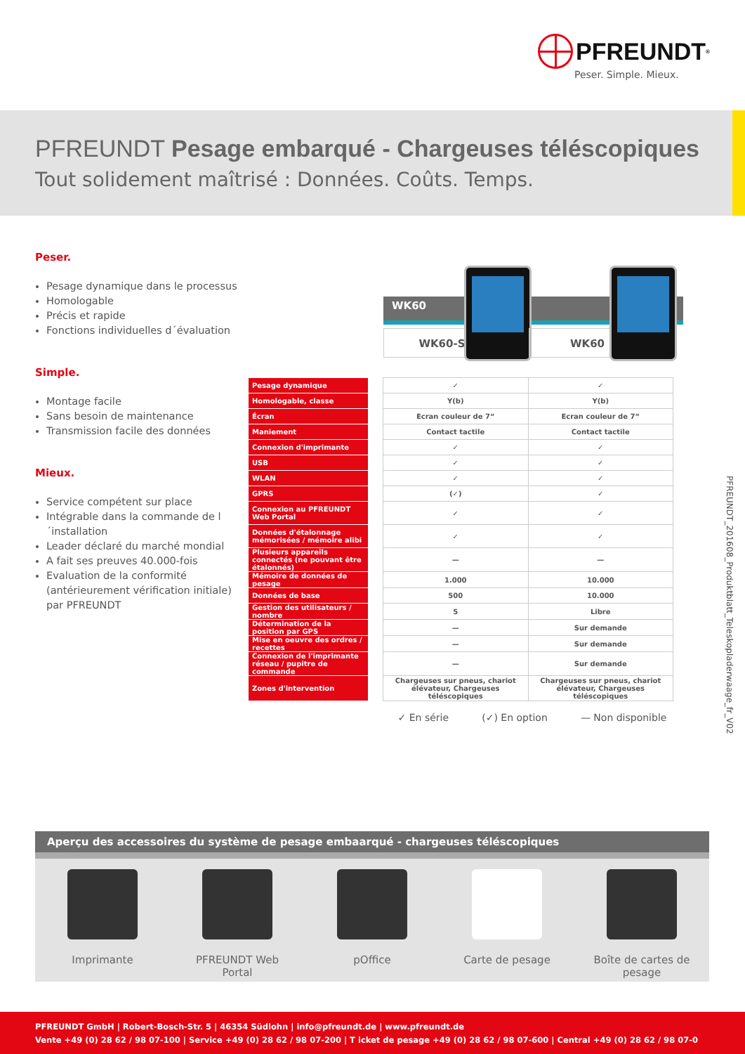PFREUNDT<sup>®</sup>
Peser. Simple. Mieux.
PFREUNDT Pesage embarqué - Chargeuses téléscopiques
Tout solidement maîtrisé : Données. Coûts. Temps.
Peser.
Pesage dynamique dans le processus
Homologable
Précis et rapide
Fonctions individuelles d´évaluation
Simple.
Montage facile
Sans besoin de maintenance
Transmission facile des données
Mieux.
Service compétent sur place
Intégrable dans la commande de l´installation
Leader déclaré du marché mondial
A fait ses preuves 40.000-fois
Evaluation de la conformité (antérieurement vérification initiale) par PFREUNDT
WK60
WK60-S WK60
| Pesage dynamique | | ✓ | ✓ |
| Homologable, classe | | Y(b) | Y(b) |
| Écran | | Ecran couleur de 7“ | Ecran couleur de 7“ |
| Maniement | | Contact tactile | Contact tactile |
| Connexion d'imprimante | | ✓ | ✓ |
| USB | | ✓ | ✓ |
| WLAN | | ✓ | ✓ |
| GPRS | | (✓) | ✓ |
| Connexion au PFREUNDT Web Portal | | ✓ | ✓ |
| Données d'étalonnage mémorisées / mémoire alibi | | ✓ | ✓ |
| Plusieurs appareils connectés (ne pouvant être étalonnés) | | — | — |
| Mémoire de données de pesage | | 1.000 | 10.000 |
| Données de base | | 500 | 10.000 |
| Gestion des utilisateurs / nombre | | 5 | Libre |
| Détermination de la position par GPS | | — | Sur demande |
| Mise en oeuvre des ordres / recettes | | — | Sur demande |
| Connexion de l'imprimante réseau / pupitre de commande | | — | Sur demande |
| Zones d'intervention | | Chargeuses sur pneus, chariot élévateur, Chargeuses téléscopiques | Chargeuses sur pneus, chariot élévateur, Chargeuses téléscopiques |
✓ En série (✓) En option — Non disponible
PFREUNDT_201608_Produktblatt_Teleskopladerwaage_fr_V02
Aperçu des accessoires du système de pesage embaarqué - chargeuses téléscopiques
Imprimante PFREUNDT Web Portal
pOffice Carte de pesage Boîte de cartes de pesage
PFREUNDT GmbH | Robert-Bosch-Str. 5 | 46354 Südlohn | info@pfreundt.de | www.pfreundt.de
Vente +49 (0) 28 62 / 98 07-100 | Service +49 (0) 28 62 / 98 07-200 | T icket de pesage +49 (0) 28 62 / 98 07-600 | Central +49 (0) 28 62 / 98 07-0